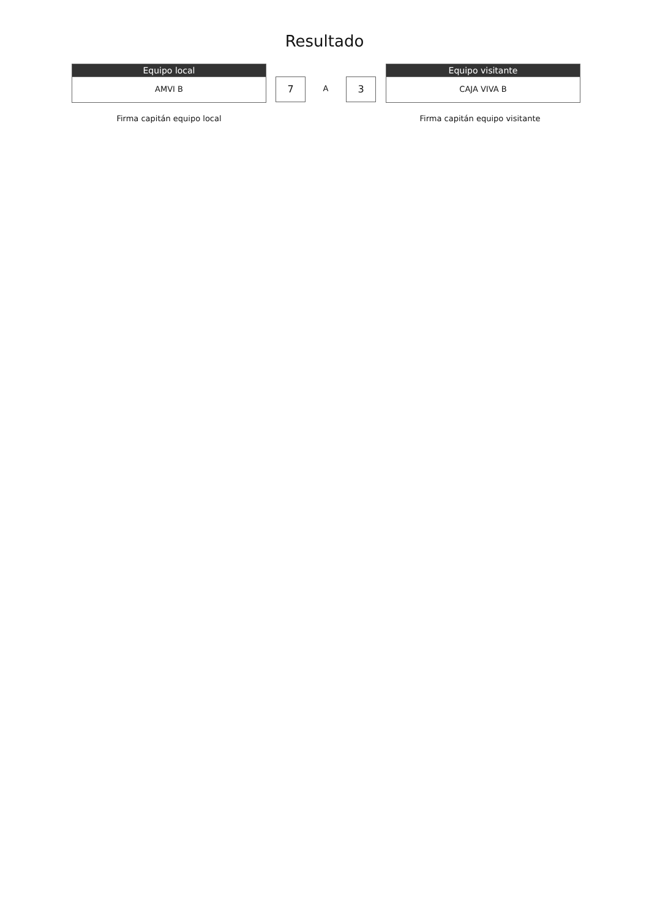Resultado
Equipo local
AMVI B
7
A
3
Equipo visitante
CAJA VIVA B
Firma capitán equipo local Firma capitán equipo visitante